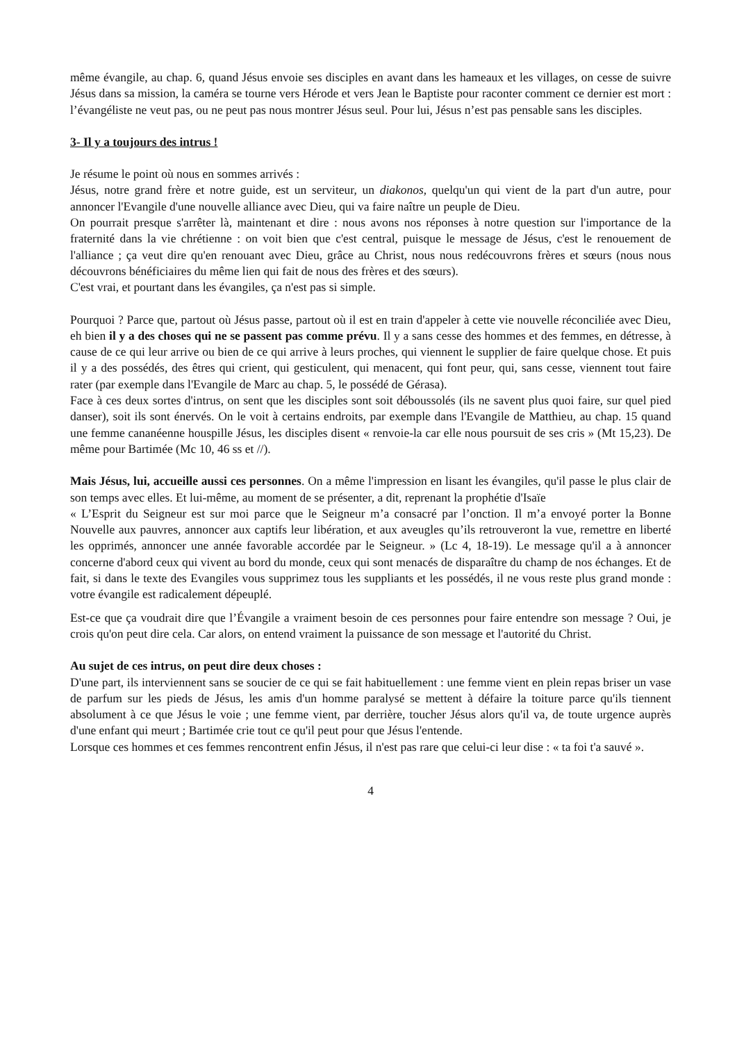même évangile, au chap. 6, quand Jésus envoie ses disciples en avant dans les hameaux et les villages, on cesse de suivre Jésus dans sa mission, la caméra se tourne vers Hérode et vers Jean le Baptiste pour raconter comment ce dernier est mort : l’évangéliste ne veut pas, ou ne peut pas nous montrer Jésus seul. Pour lui, Jésus n’est pas pensable sans les disciples.
3- Il y a toujours des intrus !
Je résume le point où nous en sommes arrivés :
Jésus, notre grand frère et notre guide, est un serviteur, un diakonos, quelqu'un qui vient de la part d'un autre, pour annoncer l'Evangile d'une nouvelle alliance avec Dieu, qui va faire naître un peuple de Dieu.
On pourrait presque s'arrêter là, maintenant et dire : nous avons nos réponses à notre question sur l'importance de la fraternité dans la vie chrétienne : on voit bien que c'est central, puisque le message de Jésus, c'est le renouement de l'alliance ; ça veut dire qu'en renouant avec Dieu, grâce au Christ, nous nous redécouvrons frères et sœurs (nous nous découvrons bénéficiaires du même lien qui fait de nous des frères et des sœurs).
C'est vrai, et pourtant dans les évangiles, ça n'est pas si simple.
Pourquoi ? Parce que, partout où Jésus passe, partout où il est en train d'appeler à cette vie nouvelle réconciliée avec Dieu, eh bien il y a des choses qui ne se passent pas comme prévu. Il y a sans cesse des hommes et des femmes, en détresse, à cause de ce qui leur arrive ou bien de ce qui arrive à leurs proches, qui viennent le supplier de faire quelque chose. Et puis il y a des possédés, des êtres qui crient, qui gesticulent, qui menacent, qui font peur, qui, sans cesse, viennent tout faire rater (par exemple dans l'Evangile de Marc au chap. 5, le possédé de Gérasa).
Face à ces deux sortes d'intrus, on sent que les disciples sont soit déboussolés (ils ne savent plus quoi faire, sur quel pied danser), soit ils sont énervés. On le voit à certains endroits, par exemple dans l'Evangile de Matthieu, au chap. 15 quand une femme cananéenne houspille Jésus, les disciples disent « renvoie-la car elle nous poursuit de ses cris » (Mt 15,23). De même pour Bartimée (Mc 10, 46 ss et //).
Mais Jésus, lui, accueille aussi ces personnes. On a même l'impression en lisant les évangiles, qu'il passe le plus clair de son temps avec elles. Et lui-même, au moment de se présenter, a dit, reprenant la prophétie d'Isaïe
« L’Esprit du Seigneur est sur moi parce que le Seigneur m’a consacré par l’onction. Il m’a envoyé porter la Bonne Nouvelle aux pauvres, annoncer aux captifs leur libération, et aux aveugles qu’ils retrouveront la vue, remettre en liberté les opprimés, annoncer une année favorable accordée par le Seigneur. » (Lc 4, 18-19). Le message qu'il a à annoncer concerne d'abord ceux qui vivent au bord du monde, ceux qui sont menacés de disparaître du champ de nos échanges. Et de fait, si dans le texte des Evangiles vous supprimez tous les suppliants et les possédés, il ne vous reste plus grand monde : votre évangile est radicalement dépeuplé.
Est-ce que ça voudrait dire que l’Évangile a vraiment besoin de ces personnes pour faire entendre son message ? Oui, je crois qu'on peut dire cela. Car alors, on entend vraiment la puissance de son message et l'autorité du Christ.
Au sujet de ces intrus, on peut dire deux choses :
D'une part, ils interviennent sans se soucier de ce qui se fait habituellement : une femme vient en plein repas briser un vase de parfum sur les pieds de Jésus, les amis d'un homme paralysé se mettent à défaire la toiture parce qu'ils tiennent absolument à ce que Jésus le voie ; une femme vient, par derrière, toucher Jésus alors qu'il va, de toute urgence auprès d'une enfant qui meurt ; Bartimée crie tout ce qu'il peut pour que Jésus l'entende.
Lorsque ces hommes et ces femmes rencontrent enfin Jésus, il n'est pas rare que celui-ci leur dise : « ta foi t'a sauvé ».
4